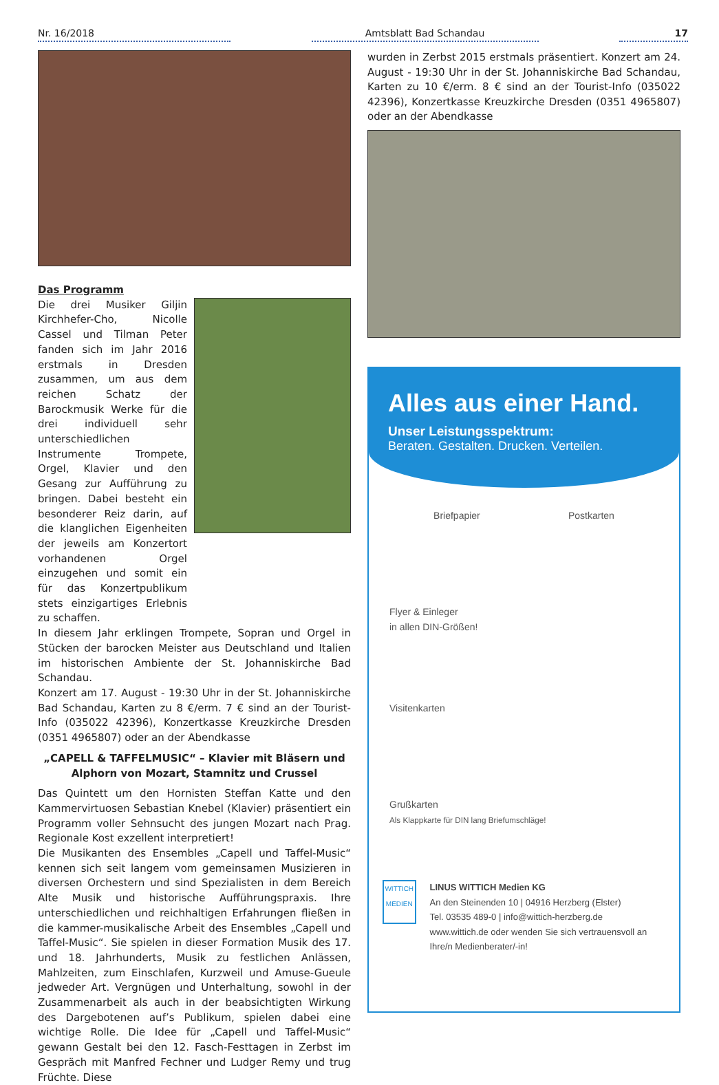Nr. 16/2018
Amtsblatt Bad Schandau
17
Das Programm
Die drei Musiker Giljin Kirchhefer-Cho, Nicolle Cassel und Tilman Peter fanden sich im Jahr 2016 erstmals in Dresden zusammen, um aus dem reichen Schatz der Barockmusik Werke für die drei individuell sehr unterschiedlichen Instrumente Trompete, Orgel, Klavier und den Gesang zur Aufführung zu bringen. Dabei besteht ein besonderer Reiz darin, auf die klanglichen Eigenheiten der jeweils am Konzertort vorhandenen Orgel einzugehen und somit ein für das Konzertpublikum stets einzigartiges Erlebnis zu schaffen.
In diesem Jahr erklingen Trompete, Sopran und Orgel in Stücken der barocken Meister aus Deutschland und Italien im historischen Ambiente der St. Johanniskirche Bad Schandau.
Konzert am 17. August - 19:30 Uhr in der St. Johanniskirche Bad Schandau, Karten zu 8 €/erm. 7 € sind an der Tourist-Info (035022 42396), Konzertkasse Kreuzkirche Dresden (0351 4965807) oder an der Abendkasse
„CAPELL & TAFFELMUSIC“ – Klavier mit Bläsern und Alphorn von Mozart, Stamnitz und Crussel
Das Quintett um den Hornisten Steffan Katte und den Kammervirtuosen Sebastian Knebel (Klavier) präsentiert ein Programm voller Sehnsucht des jungen Mozart nach Prag. Regionale Kost exzellent interpretiert!
Die Musikanten des Ensembles „Capell und Taffel-Music“ kennen sich seit langem vom gemeinsamen Musizieren in diversen Orchestern und sind Spezialisten in dem Bereich Alte Musik und historische Aufführungspraxis. Ihre unterschiedlichen und reichhaltigen Erfahrungen fließen in die kammer-musikalische Arbeit des Ensembles „Capell und Taffel-Music“. Sie spielen in dieser Formation Musik des 17. und 18. Jahrhunderts, Musik zu festlichen Anlässen, Mahlzeiten, zum Einschlafen, Kurzweil und Amuse-Gueule jedweder Art. Vergnügen und Unterhaltung, sowohl in der Zusammenarbeit als auch in der beabsichtigten Wirkung des Dargebotenen auf’s Publikum, spielen dabei eine wichtige Rolle. Die Idee für „Capell und Taffel-Music“ gewann Gestalt bei den 12. Fasch-Festtagen in Zerbst im Gespräch mit Manfred Fechner und Ludger Remy und trug Früchte. Diese
wurden in Zerbst 2015 erstmals präsentiert. Konzert am 24. August - 19:30 Uhr in der St. Johanniskirche Bad Schandau, Karten zu 10 €/erm. 8 € sind an der Tourist-Info (035022 42396), Konzertkasse Kreuzkirche Dresden (0351 4965807) oder an der Abendkasse
Alles aus einer Hand.
Unser Leistungsspektrum:
Beraten. Gestalten. Drucken. Verteilen.
Briefpapier Postkarten
Flyer & Einleger
in allen DIN-Größen!
Visitenkarten
Grußkarten
Als Klappkarte für DIN lang Briefumschläge!
WITTICH
MEDIEN
LINUS WITTICH Medien KG
An den Steinenden 10 | 04916 Herzberg (Elster)
Tel. 03535 489-0 | info@wittich-herzberg.de
www.wittich.de oder wenden Sie sich vertrauensvoll an Ihre/n Medienberater/-in!